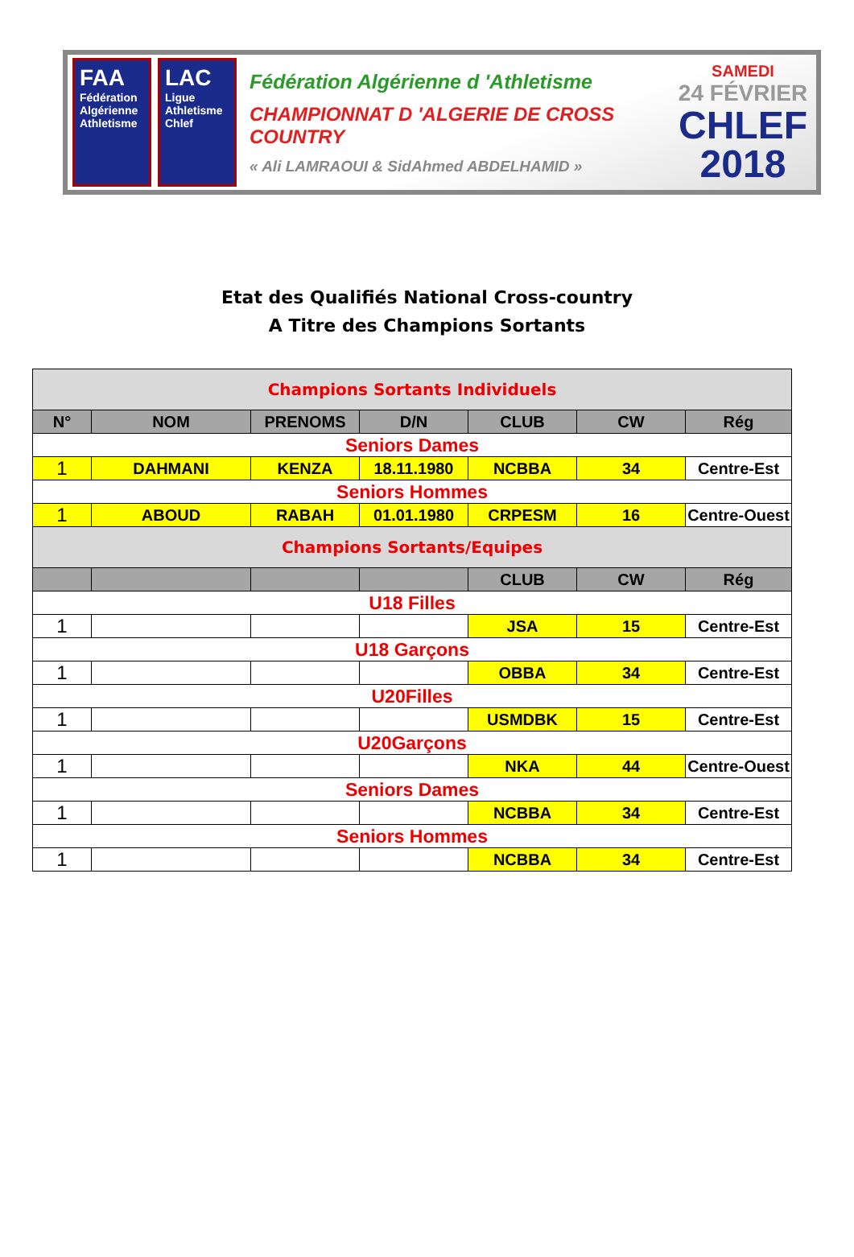FAA
Fédération Algérienne Athletisme
LAC
Ligue Athletisme Chlef
Fédération Algérienne d 'Athletisme
CHAMPIONNAT D 'ALGERIE DE CROSS COUNTRY
« Ali LAMRAOUI & SidAhmed ABDELHAMID »
SAMEDI
24 FÉVRIER
CHLEF
2018
Etat des Qualifiés National Cross-country
A Titre des Champions Sortants
| Champions Sortants Individuels | | | | | | |
| N° | NOM | PRENOMS | D/N | CLUB | CW | Rég |
| Seniors Dames | | | | | | |
| 1 | DAHMANI | KENZA | 18.11.1980 | NCBBA | 34 | Centre-Est |
| Seniors Hommes | | | | | | |
| 1 | ABOUD | RABAH | 01.01.1980 | CRPESM | 16 | Centre-Ouest |
| Champions Sortants/Equipes | | | | | | |
| | | | | CLUB | CW | Rég |
| U18 Filles | | | | | | |
| 1 | | | | JSA | 15 | Centre-Est |
| U18 Garçons | | | | | | |
| 1 | | | | OBBA | 34 | Centre-Est |
| U20Filles | | | | | | |
| 1 | | | | USMDBK | 15 | Centre-Est |
| U20Garçons | | | | | | |
| 1 | | | | NKA | 44 | Centre-Ouest |
| Seniors Dames | | | | | | |
| 1 | | | | NCBBA | 34 | Centre-Est |
| Seniors Hommes | | | | | | |
| 1 | | | | NCBBA | 34 | Centre-Est |